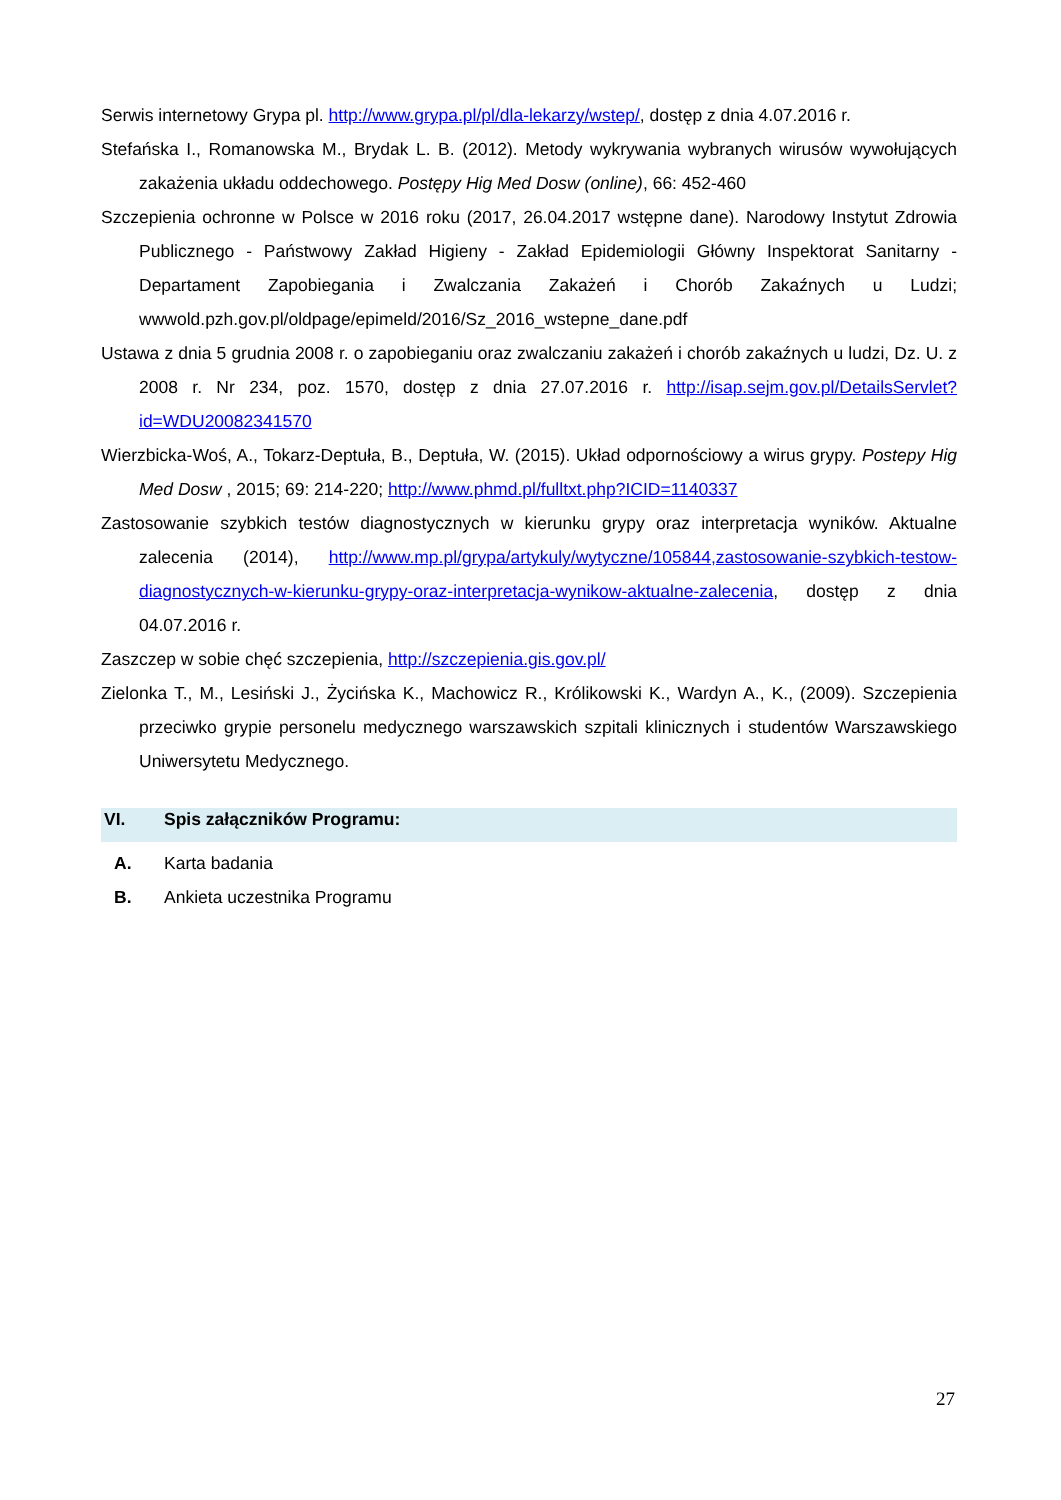Serwis internetowy Grypa pl. http://www.grypa.pl/pl/dla-lekarzy/wstep/, dostęp z dnia 4.07.2016 r.
Stefańska I., Romanowska M., Brydak L. B. (2012). Metody wykrywania wybranych wirusów wywołujących zakażenia układu oddechowego. Postępy Hig Med Dosw (online), 66: 452-460
Szczepienia ochronne w Polsce w 2016 roku (2017, 26.04.2017 wstępne dane). Narodowy Instytut Zdrowia Publicznego - Państwowy Zakład Higieny - Zakład Epidemiologii Główny Inspektorat Sanitarny - Departament Zapobiegania i Zwalczania Zakażeń i Chorób Zakaźnych u Ludzi; wwwold.pzh.gov.pl/oldpage/epimeld/2016/Sz_2016_wstepne_dane.pdf
Ustawa z dnia 5 grudnia 2008 r. o zapobieganiu oraz zwalczaniu zakażeń i chorób zakaźnych u ludzi, Dz. U. z 2008 r. Nr 234, poz. 1570, dostęp z dnia 27.07.2016 r. http://isap.sejm.gov.pl/DetailsServlet?id=WDU20082341570
Wierzbicka-Woś, A., Tokarz-Deptuła, B., Deptuła, W. (2015). Układ odpornościowy a wirus grypy. Postepy Hig Med Dosw , 2015; 69: 214-220; http://www.phmd.pl/fulltxt.php?ICID=1140337
Zastosowanie szybkich testów diagnostycznych w kierunku grypy oraz interpretacja wyników. Aktualne zalecenia (2014), http://www.mp.pl/grypa/artykuly/wytyczne/105844,zastosowanie-szybkich-testow-diagnostycznych-w-kierunku-grypy-oraz-interpretacja-wynikow-aktualne-zalecenia, dostęp z dnia 04.07.2016 r.
Zaszczep w sobie chęć szczepienia, http://szczepienia.gis.gov.pl/
Zielonka T., M., Lesiński J., Życińska K., Machowicz R., Królikowski K., Wardyn A., K., (2009). Szczepienia przeciwko grypie personelu medycznego warszawskich szpitali klinicznych i studentów Warszawskiego Uniwersytetu Medycznego.
VI. Spis załączników Programu:
A. Karta badania
B. Ankieta uczestnika Programu
27